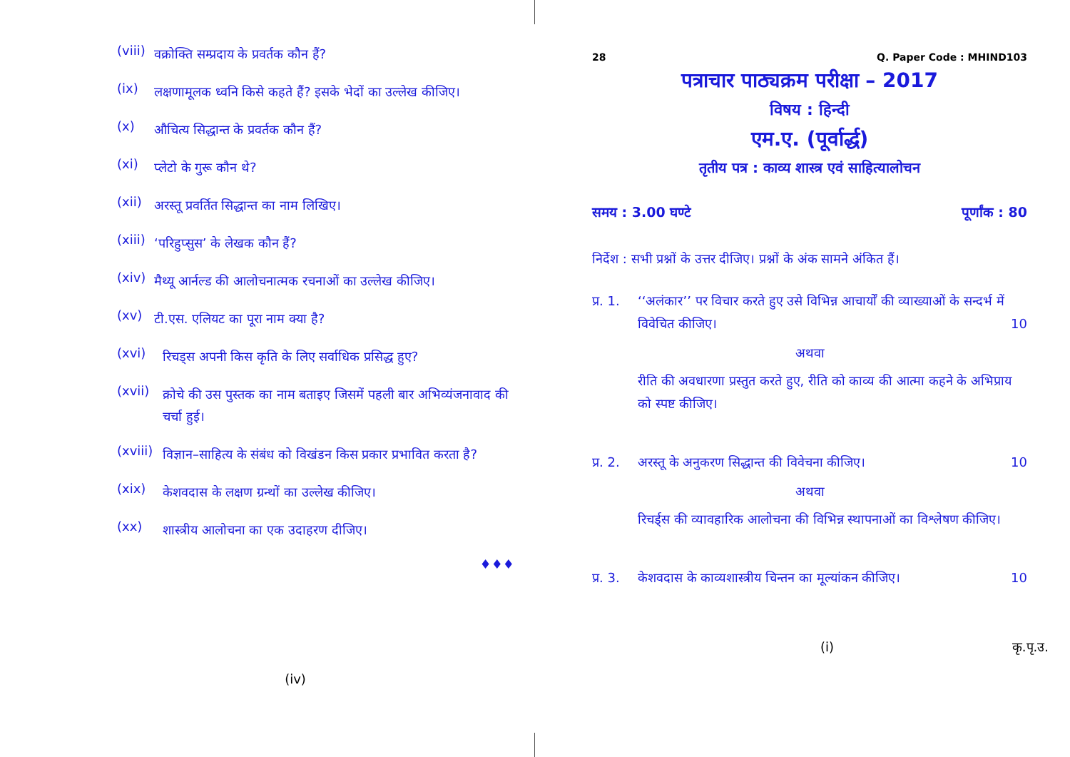(viii) वक्रोक्ति सम्प्रदाय के प्रवर्तक कौन हैं?
(ix) लक्षणामूलक ध्वनि किसे कहते हैं? इसके भेदों का उल्लेख कीजिए।
(x) औचित्य सिद्धान्त के प्रवर्तक कौन हैं?
(xi) प्लेटो के गुरू कौन थे?
(xii) अरस्तू प्रवर्तित सिद्धान्त का नाम लिखिए।
(xiii) ‘परिहुप्सुस’ के लेखक कौन हैं?
(xiv) मैथ्यू आर्नल्ड की आलोचनात्मक रचनाओं का उल्लेख कीजिए।
(xv) टी.एस. एलियट का पूरा नाम क्या है?
(xvi) रिचड्स अपनी किस कृति के लिए सर्वाधिक प्रसिद्ध हुए?
(xvii) क्रोचे की उस पुस्तक का नाम बताइए जिसमें पहली बार अभिव्यंजनावाद की चर्चा हुई।
(xviii) विज्ञान–साहित्य के संबंध को विखंडन किस प्रकार प्रभावित करता है?
(xix) केशवदास के लक्षण ग्रन्थों का उल्लेख कीजिए।
(xx) शास्त्रीय आलोचना का एक उदाहरण दीजिए।
♦♦♦
(iv)
28 Q. Paper Code : MHIND103
पत्राचार पाठ्यक्रम परीक्षा – 2017
विषय : हिन्दी
एम.ए. (पूर्वार्द्ध)
तृतीय पत्र : काव्य शास्त्र एवं साहित्यालोचन
समय : 3.00 घण्टे पूर्णांक : 80
निर्देश : सभी प्रश्नों के उत्तर दीजिए। प्रश्नों के अंक सामने अंकित हैं।
प्र. 1. ‘‘अलंकार’’ पर विचार करते हुए उसे विभिन्न आचार्यों की व्याख्याओं के सन्दर्भ में विवेचित कीजिए। 10
अथवा
रीति की अवधारणा प्रस्तुत करते हुए, रीति को काव्य की आत्मा कहने के अभिप्राय को स्पष्ट कीजिए।
प्र. 2. अरस्तू के अनुकरण सिद्धान्त की विवेचना कीजिए। 10
अथवा
रिचर्ड्स की व्यावहारिक आलोचना की विभिन्न स्थापनाओं का विश्लेषण कीजिए।
प्र. 3. केशवदास के काव्यशास्त्रीय चिन्तन का मूल्यांकन कीजिए। 10
(i) कृ.पृ.उ.